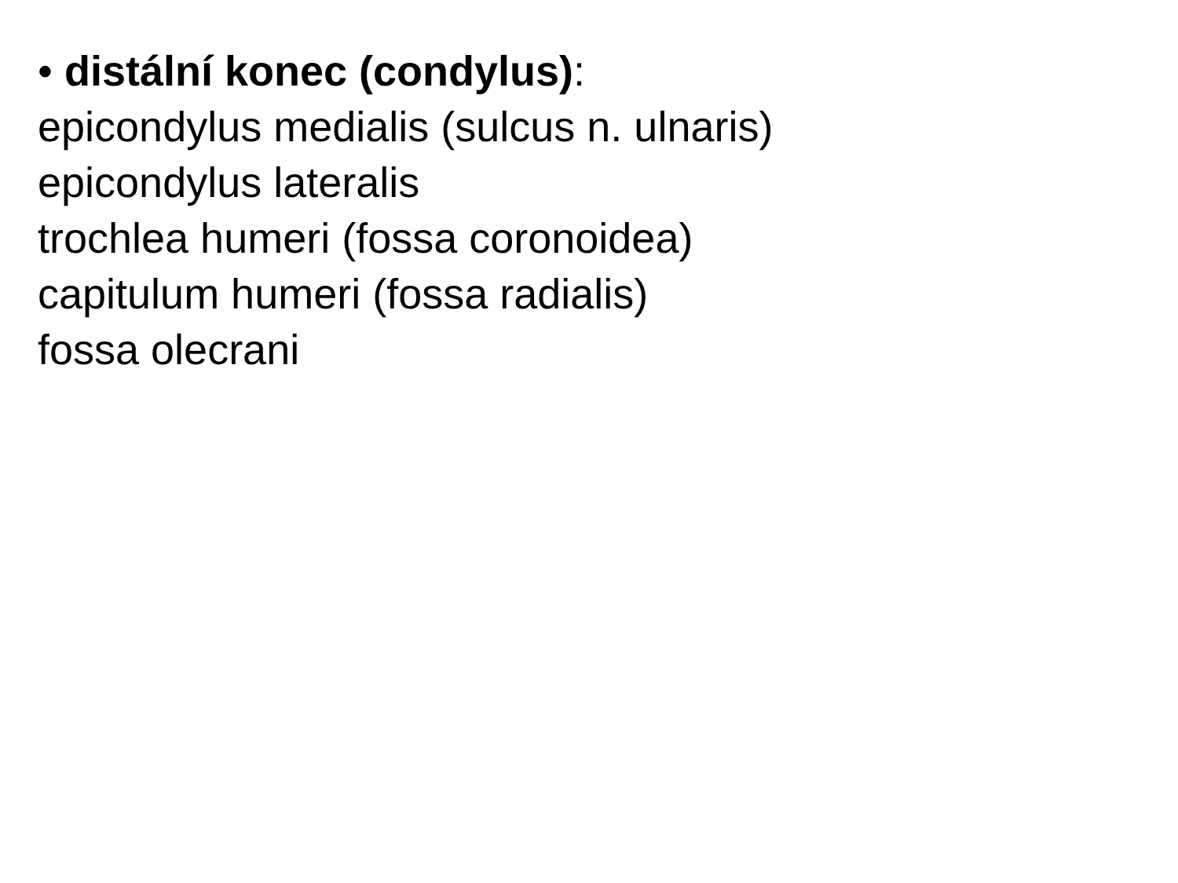• distální konec (condylus):
epicondylus medialis (sulcus n. ulnaris)
epicondylus lateralis
trochlea humeri (fossa coronoidea)
capitulum humeri (fossa radialis)
fossa olecrani